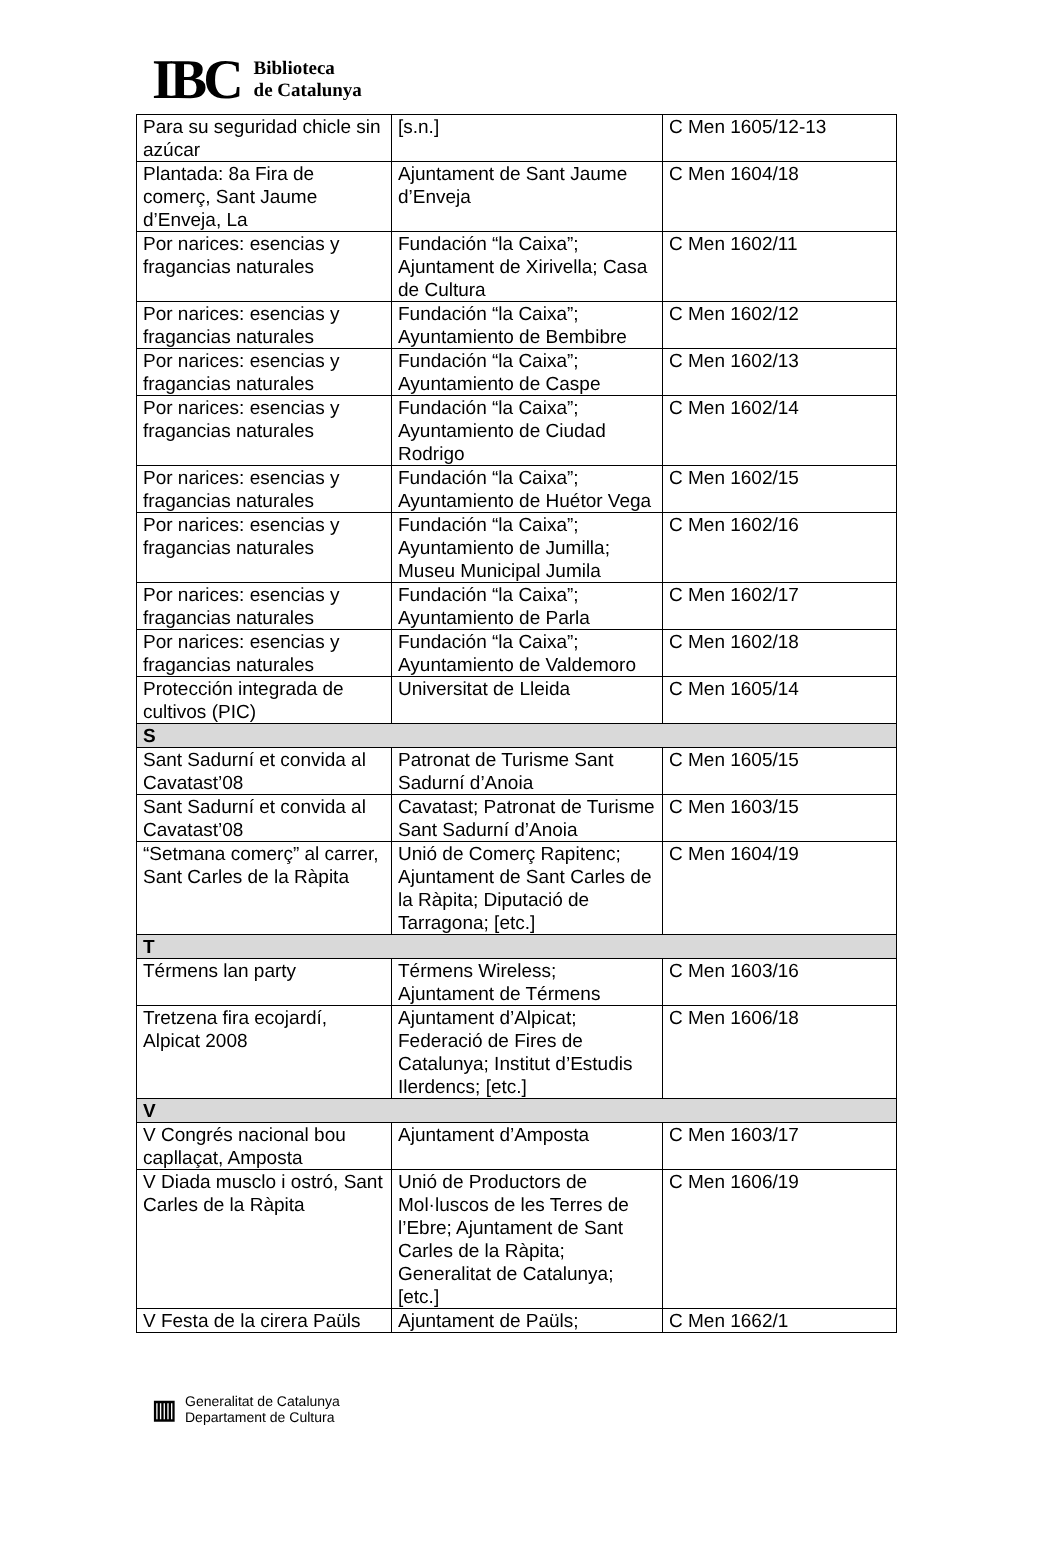IBC
Biblioteca
de Catalunya
| Para su seguridad chicle sin azúcar | [s.n.] | C Men 1605/12-13 |
| Plantada: 8a Fira de comerç, Sant Jaume d’Enveja, La | Ajuntament de Sant Jaume d’Enveja | C Men 1604/18 |
| Por narices: esencias y fragancias naturales | Fundación “la Caixa”; Ajuntament de Xirivella; Casa de Cultura | C Men 1602/11 |
| Por narices: esencias y fragancias naturales | Fundación “la Caixa”; Ayuntamiento de Bembibre | C Men 1602/12 |
| Por narices: esencias y fragancias naturales | Fundación “la Caixa”; Ayuntamiento de Caspe | C Men 1602/13 |
| Por narices: esencias y fragancias naturales | Fundación “la Caixa”; Ayuntamiento de Ciudad Rodrigo | C Men 1602/14 |
| Por narices: esencias y fragancias naturales | Fundación “la Caixa”; Ayuntamiento de Huétor Vega | C Men 1602/15 |
| Por narices: esencias y fragancias naturales | Fundación “la Caixa”; Ayuntamiento de Jumilla; Museu Municipal Jumila | C Men 1602/16 |
| Por narices: esencias y fragancias naturales | Fundación “la Caixa”; Ayuntamiento de Parla | C Men 1602/17 |
| Por narices: esencias y fragancias naturales | Fundación “la Caixa”; Ayuntamiento de Valdemoro | C Men 1602/18 |
| Protección integrada de cultivos (PIC) | Universitat de Lleida | C Men 1605/14 |
| S | | |
| Sant Sadurní et convida al Cavatast’08 | Patronat de Turisme Sant Sadurní d’Anoia | C Men 1605/15 |
| Sant Sadurní et convida al Cavatast’08 | Cavatast; Patronat de Turisme Sant Sadurní d’Anoia | C Men 1603/15 |
| “Setmana comerç” al carrer, Sant Carles de la Ràpita | Unió de Comerç Rapitenc; Ajuntament de Sant Carles de la Ràpita; Diputació de Tarragona; [etc.] | C Men 1604/19 |
| T | | |
| Térmens lan party | Térmens Wireless; Ajuntament de Térmens | C Men 1603/16 |
| Tretzena fira ecojardí, Alpicat 2008 | Ajuntament d’Alpicat; Federació de Fires de Catalunya; Institut d’Estudis Ilerdencs; [etc.] | C Men 1606/18 |
| V | | |
| V Congrés nacional bou capllaçat, Amposta | Ajuntament d’Amposta | C Men 1603/17 |
| V Diada musclo i ostró, Sant Carles de la Ràpita | Unió de Productors de Mol·luscos de les Terres de l’Ebre; Ajuntament de Sant Carles de la Ràpita; Generalitat de Catalunya; [etc.] | C Men 1606/19 |
| V Festa de la cirera Paüls | Ajuntament de Paüls; | C Men 1662/1 |
▥
Generalitat de Catalunya
Departament de Cultura